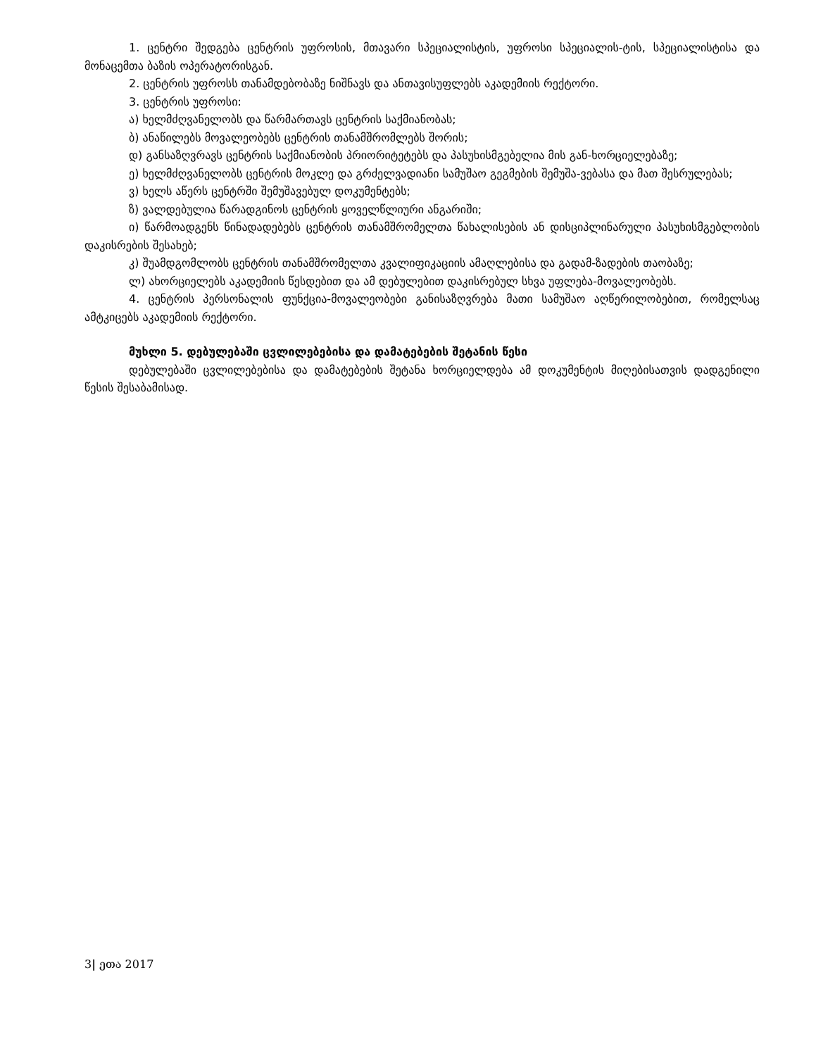1. ცენტრი შედგება ცენტრის უფროსის, მთავარი სპეციალისტის, უფროსი სპეციალის-ტის, სპეციალისტისა და მონაცემთა ბაზის ოპერატორისგან.
2. ცენტრის უფროსს თანამდებობაზე ნიშნავს და ანთავისუფლებს აკადემიის რექტორი.
3. ცენტრის უფროსი:
ა) ხელმძღვანელობს და წარმართავს ცენტრის საქმიანობას;
ბ) ანაწილებს მოვალეობებს ცენტრის თანამშრომლებს შორის;
დ) განსაზღვრავს ცენტრის საქმიანობის პრიორიტეტებს და პასუხისმგებელია მის გან-ხორციელებაზე;
ე) ხელმძღვანელობს ცენტრის მოკლე და გრძელვადიანი სამუშაო გეგმების შემუშა-ვებასა და მათ შესრულებას;
ვ) ხელს აწერს ცენტრში შემუშავებულ დოკუმენტებს;
ზ) ვალდებულია წარადგინოს ცენტრის ყოველწლიური ანგარიში;
ი) წარმოადგენს წინადადებებს ცენტრის თანამშრომელთა წახალისების ან დისციპლინარული პასუხისმგებლობის დაკისრების შესახებ;
კ) შუამდგომლობს ცენტრის თანამშრომელთა კვალიფიკაციის ამაღლებისა და გადამ-ზადების თაობაზე;
ლ) ახორციელებს აკადემიის წესდებით და ამ დებულებით დაკისრებულ სხვა უფლება-მოვალეობებს.
4. ცენტრის პერსონალის ფუნქცია-მოვალეობები განისაზღვრება მათი სამუშაო აღწერილობებით, რომელსაც ამტკიცებს აკადემიის რექტორი.
მუხლი 5. დებულებაში ცვლილებებისა და დამატებების შეტანის წესი
დებულებაში ცვლილებებისა და დამატებების შეტანა ხორციელდება ამ დოკუმენტის მიღებისათვის დადგენილი წესის შესაბამისად.
3| ეთა 2017